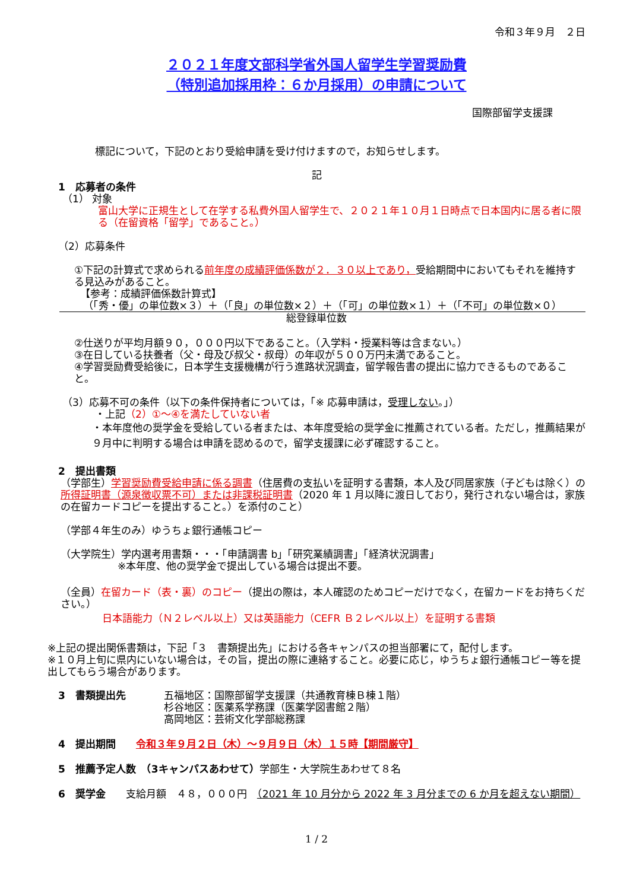令和３年９月　２日
２０２１年度文部科学省外国人留学生学習奨励費
（特別追加採用枠：６か月採用）の申請について
国際部留学支援課
標記について，下記のとおり受給申請を受け付けますので，お知らせします。
記
1　応募者の条件
（1） 対象
富山大学に正規生として在学する私費外国人留学生で、２０２１年１０月１日時点で日本国内に居る者に限る（在留資格「留学」であること。）
（2）応募条件
①下記の計算式で求められる前年度の成績評価係数が２．３０以上であり，受給期間中においてもそれを維持する見込みがあること。
【参考：成績評価係数計算式】
（「秀・優」の単位数×３）＋（「良」の単位数×２）＋（「可」の単位数×１）＋（「不可」の単位数×０）
総登録単位数
②仕送りが平均月額９０，０００円以下であること。（入学料・授業料等は含まない。）
③在日している扶養者（父・母及び叔父・叔母）の年収が５００万円未満であること。
④学習奨励費受給後に，日本学生支援機構が行う進路状況調査，留学報告書の提出に協力できるものであること。
（3）応募不可の条件（以下の条件保持者については，「※ 応募申請は，受理しない。」）
・上記（2）①〜④を満たしていない者
・本年度他の奨学金を受給している者または、本年度受給の奨学金に推薦されている者。ただし，推薦結果が９月中に判明する場合は申請を認めるので，留学支援課に必ず確認すること。
2　提出書類
（学部生）学習奨励費受給申請に係る調書（住居費の支払いを証明する書類，本人及び同居家族（子どもは除く）の所得証明書（源泉徴収票不可）または非課税証明書（2020 年 1 月以降に渡日しており，発行されない場合は，家族の在留カードコピーを提出すること。）を添付のこと）
（学部４年生のみ）ゆうちょ銀行通帳コピー
（大学院生）学内選考用書類・・・「申請調書 b」「研究業績調書」「経済状況調書」
※本年度、他の奨学金で提出している場合は提出不要。
（全員）在留カード（表・裏）のコピー（提出の際は，本人確認のためコピーだけでなく，在留カードをお持ちください。）
日本語能力（Ｎ２レベル以上）又は英語能力（CEFR Ｂ２レベル以上）を証明する書類
※上記の提出関係書類は，下記「３　書類提出先」における各キャンパスの担当部署にて，配付します。
※１０月上旬に県内にいない場合は，その旨，提出の際に連絡すること。必要に応じ，ゆうちょ銀行通帳コピー等を提出してもらう場合があります。
3　書類提出先 五福地区：国際部留学支援課（共通教育棟Ｂ棟１階）
杉谷地区：医薬系学務課（医薬学図書館２階）
高岡地区：芸術文化学部総務課
4　提出期間　　令和３年９月２日（木）〜９月９日（木）１５時【期間厳守】
5　推薦予定人数　（3キャンパスあわせて）学部生・大学院生あわせて８名
6　奨学金　　支給月額　４８，０００円　（2021 年 10 月分から 2022 年 3 月分までの 6 か月を超えない期間）
1 / 2